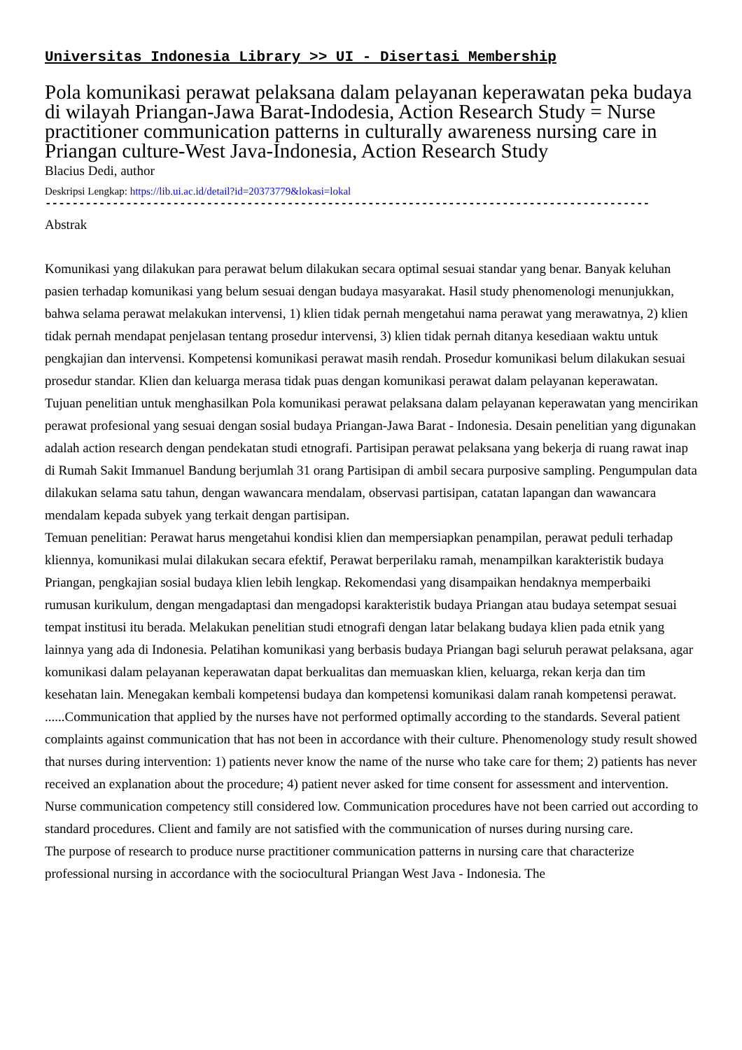Universitas Indonesia Library >> UI - Disertasi Membership
Pola komunikasi perawat pelaksana dalam pelayanan keperawatan peka budaya di wilayah Priangan-Jawa Barat-Indodesia, Action Research Study = Nurse practitioner communication patterns in culturally awareness nursing care in Priangan culture-West Java-Indonesia, Action Research Study
Blacius Dedi, author
Deskripsi Lengkap: https://lib.ui.ac.id/detail?id=20373779&lokasi=lokal
------------------------------------------------------------------------------------------
Abstrak
Komunikasi yang dilakukan para perawat belum dilakukan secara optimal sesuai standar yang benar. Banyak keluhan pasien terhadap komunikasi yang belum sesuai dengan budaya masyarakat. Hasil study phenomenologi menunjukkan, bahwa selama perawat melakukan intervensi, 1) klien tidak pernah mengetahui nama perawat yang merawatnya, 2) klien tidak pernah mendapat penjelasan tentang prosedur intervensi, 3) klien tidak pernah ditanya kesediaan waktu untuk pengkajian dan intervensi. Kompetensi komunikasi perawat masih rendah. Prosedur komunikasi belum dilakukan sesuai prosedur standar. Klien dan keluarga merasa tidak puas dengan komunikasi perawat dalam pelayanan keperawatan.
Tujuan penelitian untuk menghasilkan Pola komunikasi perawat pelaksana dalam pelayanan keperawatan yang mencirikan perawat profesional yang sesuai dengan sosial budaya Priangan-Jawa Barat - Indonesia. Desain penelitian yang digunakan adalah action research dengan pendekatan studi etnografi. Partisipan perawat pelaksana yang bekerja di ruang rawat inap di Rumah Sakit Immanuel Bandung berjumlah 31 orang Partisipan di ambil secara purposive sampling. Pengumpulan data dilakukan selama satu tahun, dengan wawancara mendalam, observasi partisipan, catatan lapangan dan wawancara mendalam kepada subyek yang terkait dengan partisipan.
Temuan penelitian: Perawat harus mengetahui kondisi klien dan mempersiapkan penampilan, perawat peduli terhadap kliennya, komunikasi mulai dilakukan secara efektif, Perawat berperilaku ramah, menampilkan karakteristik budaya Priangan, pengkajian sosial budaya klien lebih lengkap. Rekomendasi yang disampaikan hendaknya memperbaiki rumusan kurikulum, dengan mengadaptasi dan mengadopsi karakteristik budaya Priangan atau budaya setempat sesuai tempat institusi itu berada. Melakukan penelitian studi etnografi dengan latar belakang budaya klien pada etnik yang lainnya yang ada di Indonesia. Pelatihan komunikasi yang berbasis budaya Priangan bagi seluruh perawat pelaksana, agar komunikasi dalam pelayanan keperawatan dapat berkualitas dan memuaskan klien, keluarga, rekan kerja dan tim kesehatan lain. Menegakan kembali kompetensi budaya dan kompetensi komunikasi dalam ranah kompetensi perawat.
......Communication that applied by the nurses have not performed optimally according to the standards. Several patient complaints against communication that has not been in accordance with their culture. Phenomenology study result showed that nurses during intervention: 1) patients never know the name of the nurse who take care for them; 2) patients has never received an explanation about the procedure; 4) patient never asked for time consent for assessment and intervention. Nurse communication competency still considered low. Communication procedures have not been carried out according to standard procedures. Client and family are not satisfied with the communication of nurses during nursing care.
The purpose of research to produce nurse practitioner communication patterns in nursing care that characterize professional nursing in accordance with the sociocultural Priangan West Java - Indonesia. The